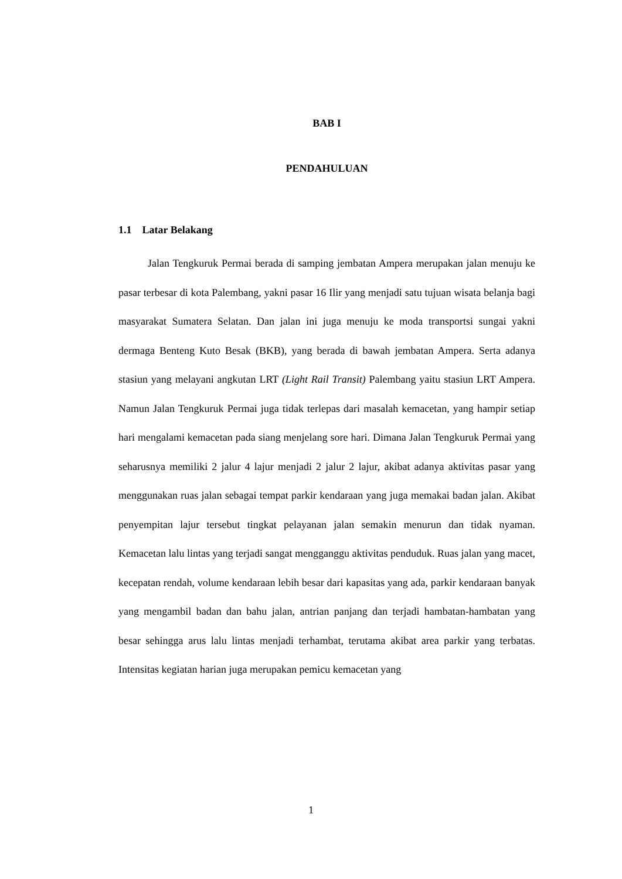BAB I
PENDAHULUAN
1.1 Latar Belakang
Jalan Tengkuruk Permai berada di samping jembatan Ampera merupakan jalan menuju ke pasar terbesar di kota Palembang, yakni pasar 16 Ilir yang menjadi satu tujuan wisata belanja bagi masyarakat Sumatera Selatan. Dan jalan ini juga menuju ke moda transportsi sungai yakni dermaga Benteng Kuto Besak (BKB), yang berada di bawah jembatan Ampera. Serta adanya stasiun yang melayani angkutan LRT (Light Rail Transit) Palembang yaitu stasiun LRT Ampera. Namun Jalan Tengkuruk Permai juga tidak terlepas dari masalah kemacetan, yang hampir setiap hari mengalami kemacetan pada siang menjelang sore hari. Dimana Jalan Tengkuruk Permai yang seharusnya memiliki 2 jalur 4 lajur menjadi 2 jalur 2 lajur, akibat adanya aktivitas pasar yang menggunakan ruas jalan sebagai tempat parkir kendaraan yang juga memakai badan jalan. Akibat penyempitan lajur tersebut tingkat pelayanan jalan semakin menurun dan tidak nyaman. Kemacetan lalu lintas yang terjadi sangat mengganggu aktivitas penduduk. Ruas jalan yang macet, kecepatan rendah, volume kendaraan lebih besar dari kapasitas yang ada, parkir kendaraan banyak yang mengambil badan dan bahu jalan, antrian panjang dan terjadi hambatan-hambatan yang besar sehingga arus lalu lintas menjadi terhambat, terutama akibat area parkir yang terbatas. Intensitas kegiatan harian juga merupakan pemicu kemacetan yang
1